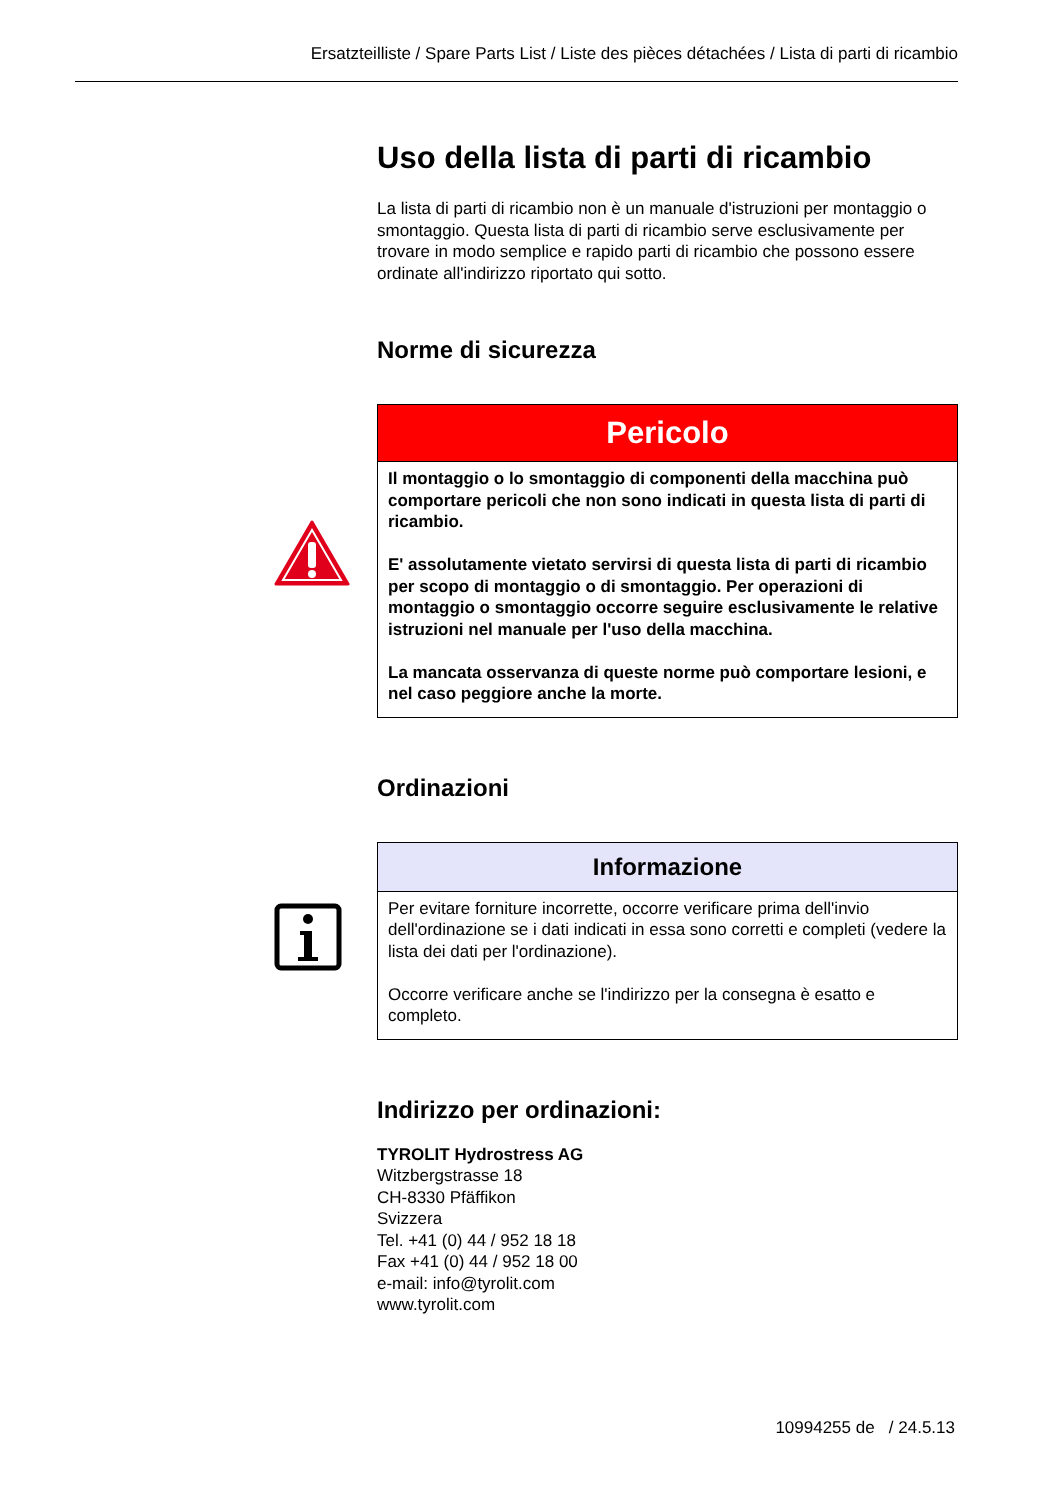Ersatzteilliste / Spare Parts List / Liste des pièces détachées / Lista di parti di ricambio
Uso della lista di parti di ricambio
La lista di parti di ricambio non è un manuale d'istruzioni per montaggio o smontaggio. Questa lista di parti di ricambio serve esclusivamente per trovare in modo semplice e rapido parti di ricambio che possono essere ordinate all'indirizzo riportato qui sotto.
Norme di sicurezza
Pericolo
Il montaggio o lo smontaggio di componenti della macchina può comportare pericoli che non sono indicati in questa lista di parti di ricambio.
E' assolutamente vietato servirsi di questa lista di parti di ricambio per scopo di montaggio o di smontaggio. Per operazioni di montaggio o smontaggio occorre seguire esclusivamente le relative istruzioni nel manuale per l'uso della macchina.
La mancata osservanza di queste norme può comportare lesioni, e nel caso peggiore anche la morte.
Ordinazioni
Informazione
Per evitare forniture incorrette, occorre verificare prima dell'invio dell'ordinazione se i dati indicati in essa sono corretti e completi (vedere la lista dei dati per l'ordinazione).
Occorre verificare anche se l'indirizzo per la consegna è esatto e completo.
Indirizzo per ordinazioni:
TYROLIT Hydrostress AG
Witzbergstrasse 18
CH-8330 Pfäffikon
Svizzera
Tel. +41 (0) 44 / 952 18 18
Fax +41 (0) 44 / 952 18 00
e-mail: info@tyrolit.com
www.tyrolit.com
10994255 de / 24.5.13